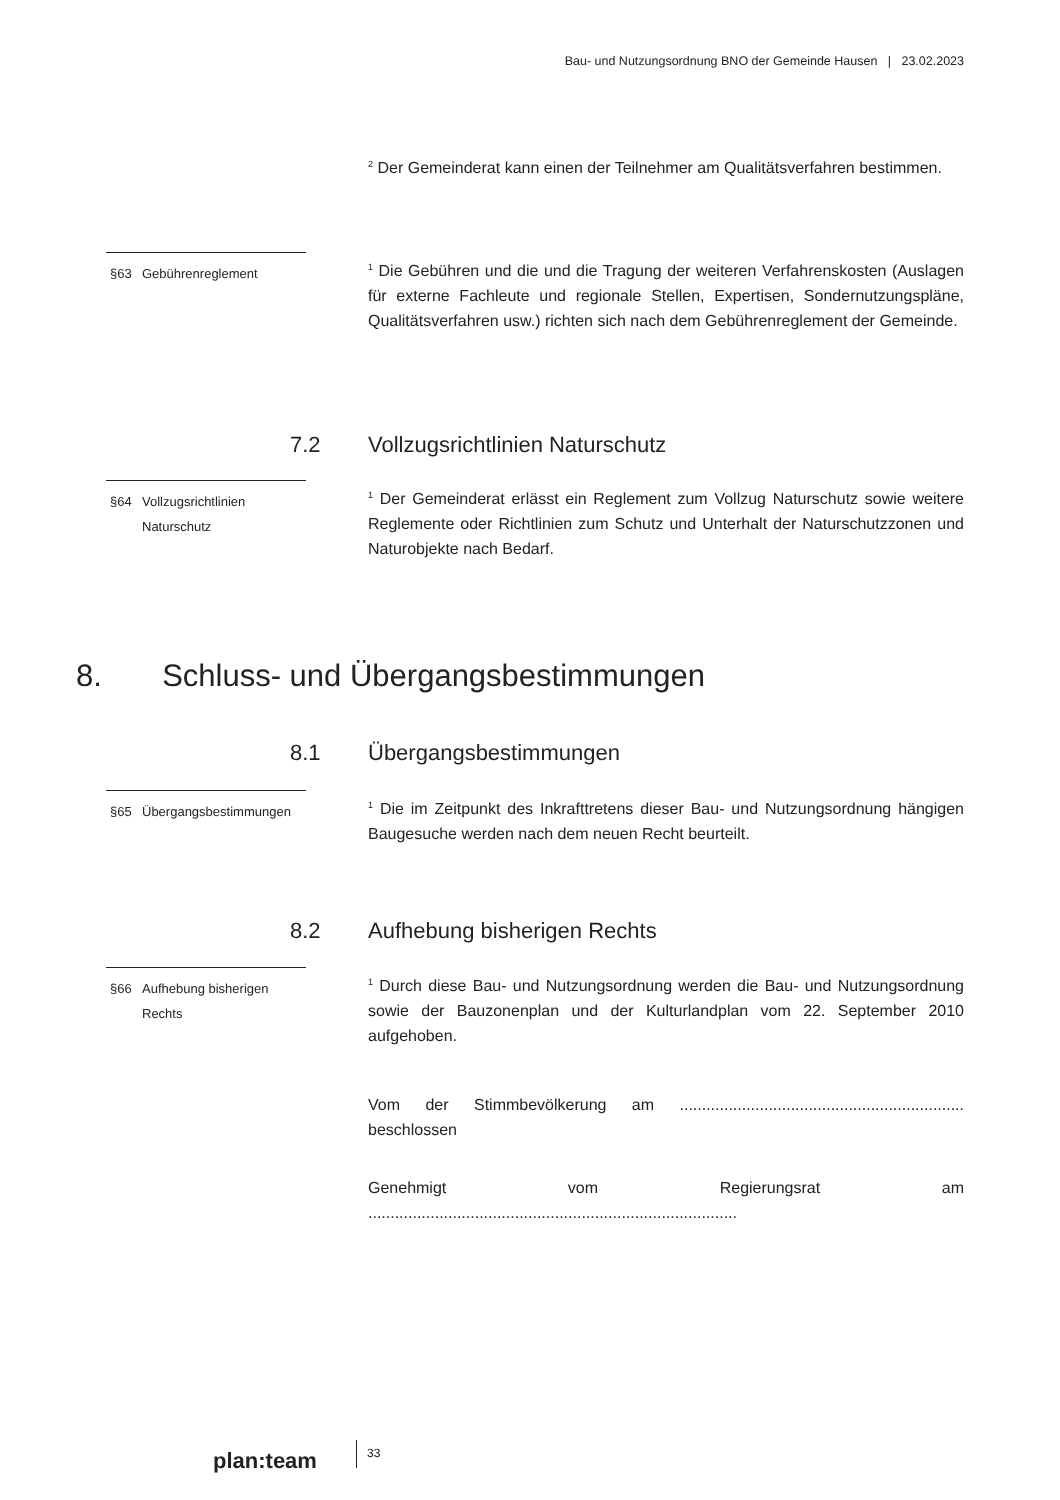Bau- und Nutzungsordnung BNO der Gemeinde Hausen | 23.02.2023
<sup>2</sup> Der Gemeinderat kann einen der Teilnehmer am Qualitätsverfahren bestimmen.
§63 Gebührenreglement
<sup>1</sup> Die Gebühren und die und die Tragung der weiteren Verfahrenskosten (Auslagen für externe Fachleute und regionale Stellen, Expertisen, Sondernutzungspläne, Qualitätsverfahren usw.) richten sich nach dem Gebührenreglement der Gemeinde.
7.2
Vollzugsrichtlinien Naturschutz
§64 Vollzugsrichtlinien Naturschutz
<sup>1</sup> Der Gemeinderat erlässt ein Reglement zum Vollzug Naturschutz sowie weitere Reglemente oder Richtlinien zum Schutz und Unterhalt der Naturschutzzonen und Naturobjekte nach Bedarf.
8. Schluss- und Übergangsbestimmungen
8.1 Übergangsbestimmungen
§65 Übergangsbestimmungen
<sup>1</sup> Die im Zeitpunkt des Inkrafttretens dieser Bau- und Nutzungsordnung hängigen Baugesuche werden nach dem neuen Recht beurteilt.
8.2 Aufhebung bisherigen Rechts
§66 Aufhebung bisherigen Rechts
<sup>1</sup> Durch diese Bau- und Nutzungsordnung werden die Bau- und Nutzungsordnung sowie der Bauzonenplan und der Kulturlandplan vom 22. September 2010 aufgehoben.
Vom der Stimmbevölkerung am ................................................................ beschlossen
Genehmigt vom Regierungsrat am ...................................................................................
plan:team
33